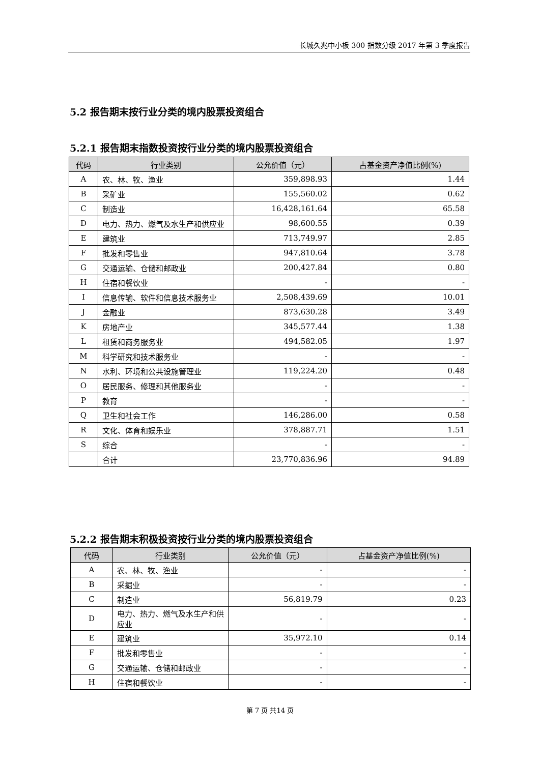长城久兆中小板 300 指数分级 2017 年第 3 季度报告
5.2 报告期末按行业分类的境内股票投资组合
5.2.1 报告期末指数投资按行业分类的境内股票投资组合
| 代码 | 行业类别 | 公允价值（元） | 占基金资产净值比例(%) |
| --- | --- | --- | --- |
| A | 农、林、牧、渔业 | 359,898.93 | 1.44 |
| B | 采矿业 | 155,560.02 | 0.62 |
| C | 制造业 | 16,428,161.64 | 65.58 |
| D | 电力、热力、燃气及水生产和供应业 | 98,600.55 | 0.39 |
| E | 建筑业 | 713,749.97 | 2.85 |
| F | 批发和零售业 | 947,810.64 | 3.78 |
| G | 交通运输、仓储和邮政业 | 200,427.84 | 0.80 |
| H | 住宿和餐饮业 | - | - |
| I | 信息传输、软件和信息技术服务业 | 2,508,439.69 | 10.01 |
| J | 金融业 | 873,630.28 | 3.49 |
| K | 房地产业 | 345,577.44 | 1.38 |
| L | 租赁和商务服务业 | 494,582.05 | 1.97 |
| M | 科学研究和技术服务业 | - | - |
| N | 水利、环境和公共设施管理业 | 119,224.20 | 0.48 |
| O | 居民服务、修理和其他服务业 | - | - |
| P | 教育 | - | - |
| Q | 卫生和社会工作 | 146,286.00 | 0.58 |
| R | 文化、体育和娱乐业 | 378,887.71 | 1.51 |
| S | 综合 | - | - |
| | 合计 | 23,770,836.96 | 94.89 |
5.2.2 报告期末积极投资按行业分类的境内股票投资组合
| 代码 | 行业类别 | 公允价值（元） | 占基金资产净值比例(%) |
| --- | --- | --- | --- |
| A | 农、林、牧、渔业 | - | - |
| B | 采掘业 | - | - |
| C | 制造业 | 56,819.79 | 0.23 |
| D | 电力、热力、燃气及水生产和供应业 | - | - |
| E | 建筑业 | 35,972.10 | 0.14 |
| F | 批发和零售业 | - | - |
| G | 交通运输、仓储和邮政业 | - | - |
| H | 住宿和餐饮业 | - | - |
第 7 页 共14 页